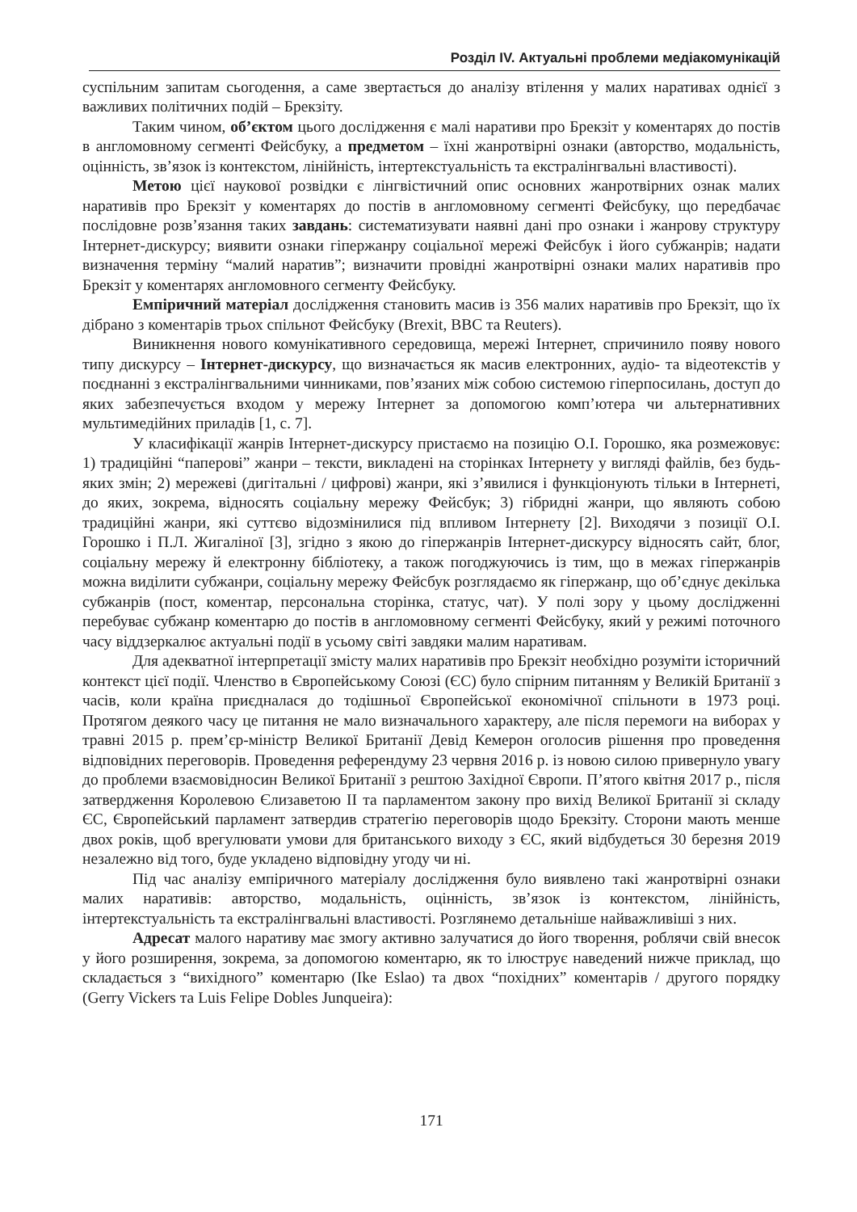Розділ IV. Актуальні проблеми медіакомунікацій
суспільним запитам сьогодення, а саме звертається до аналізу втілення у малих наративах однієї з важливих політичних подій – Брекзіту.
Таким чином, об’єктом цього дослідження є малі наративи про Брекзіт у коментарях до постів в англомовному сегменті Фейсбуку, а предметом – їхні жанротвірні ознаки (авторство, модальність, оцінність, зв’язок із контекстом, лінійність, інтертекстуальність та екстралінгвальні властивості).
Метою цієї наукової розвідки є лінгвістичний опис основних жанротвірних ознак малих наративів про Брекзіт у коментарях до постів в англомовному сегменті Фейсбуку, що передбачає послідовне розв’язання таких завдань: систематизувати наявні дані про ознаки і жанрову структуру Інтернет-дискурсу; виявити ознаки гіпержанру соціальної мережі Фейсбук і його субжанрів; надати визначення терміну “малий наратив”; визначити провідні жанротвірні ознаки малих наративів про Брекзіт у коментарях англомовного сегменту Фейсбуку.
Емпіричний матеріал дослідження становить масив із 356 малих наративів про Брекзіт, що їх дібрано з коментарів трьох спільнот Фейсбуку (Brexit, BBC та Reuters).
Виникнення нового комунікативного середовища, мережі Інтернет, спричинило появу нового типу дискурсу – Інтернет-дискурсу, що визначається як масив електронних, аудіо- та відеотекстів у поєднанні з екстралінгвальними чинниками, пов’язаних між собою системою гіперпосилань, доступ до яких забезпечується входом у мережу Інтернет за допомогою комп’ютера чи альтернативних мультимедійних приладів [1, с. 7].
У класифікації жанрів Інтернет-дискурсу пристаємо на позицію О.І. Горошко, яка розмежовує: 1) традиційні “паперові” жанри – тексти, викладені на сторінках Інтернету у вигляді файлів, без будь-яких змін; 2) мережеві (дигітальні / цифрові) жанри, які з’явилися і функціонують тільки в Інтернеті, до яких, зокрема, відносять соціальну мережу Фейсбук; 3) гібридні жанри, що являють собою традиційні жанри, які суттєво відозмінилися під впливом Інтернету [2]. Виходячи з позиції О.І. Горошко і П.Л. Жигаліної [3], згідно з якою до гіпержанрів Інтернет-дискурсу відносять сайт, блог, соціальну мережу й електронну бібліотеку, а також погоджуючись із тим, що в межах гіпержанрів можна виділити субжанри, соціальну мережу Фейсбук розглядаємо як гіпержанр, що об’єднує декілька субжанрів (пост, коментар, персональна сторінка, статус, чат). У полі зору у цьому дослідженні перебуває субжанр коментарю до постів в англомовному сегменті Фейсбуку, який у режимі поточного часу віддзеркалює актуальні події в усьому світі завдяки малим наративам.
Для адекватної інтерпретації змісту малих наративів про Брекзіт необхідно розуміти історичний контекст цієї події. Членство в Європейському Союзі (ЄС) було спірним питанням у Великій Британії з часів, коли країна приєдналася до тодішньої Європейської економічної спільноти в 1973 році. Протягом деякого часу це питання не мало визначального характеру, але після перемоги на виборах у травні 2015 р. прем’єр-міністр Великої Британії Девід Кемерон оголосив рішення про проведення відповідних переговорів. Проведення референдуму 23 червня 2016 р. із новою силою привернуло увагу до проблеми взаємовідносин Великої Британії з рештою Західної Європи. П’ятого квітня 2017 р., після затвердження Королевою Єлизаветою ІІ та парламентом закону про вихід Великої Британії зі складу ЄС, Європейський парламент затвердив стратегію переговорів щодо Брекзіту. Сторони мають менше двох років, щоб врегулювати умови для британського виходу з ЄС, який відбудеться 30 березня 2019 незалежно від того, буде укладено відповідну угоду чи ні.
Під час аналізу емпіричного матеріалу дослідження було виявлено такі жанротвірні ознаки малих наративів: авторство, модальність, оцінність, зв’язок із контекстом, лінійність, інтертекстуальність та екстралінгвальні властивості. Розглянемо детальніше найважливіші з них.
Адресат малого наративу має змогу активно залучатися до його творення, роблячи свій внесок у його розширення, зокрема, за допомогою коментарю, як то ілюструє наведений нижче приклад, що складається з “вихідного” коментарю (Ike Eslao) та двох “похідних” коментарів / другого порядку (Gerry Vickers та Luis Felipe Dobles Junqueira):
171